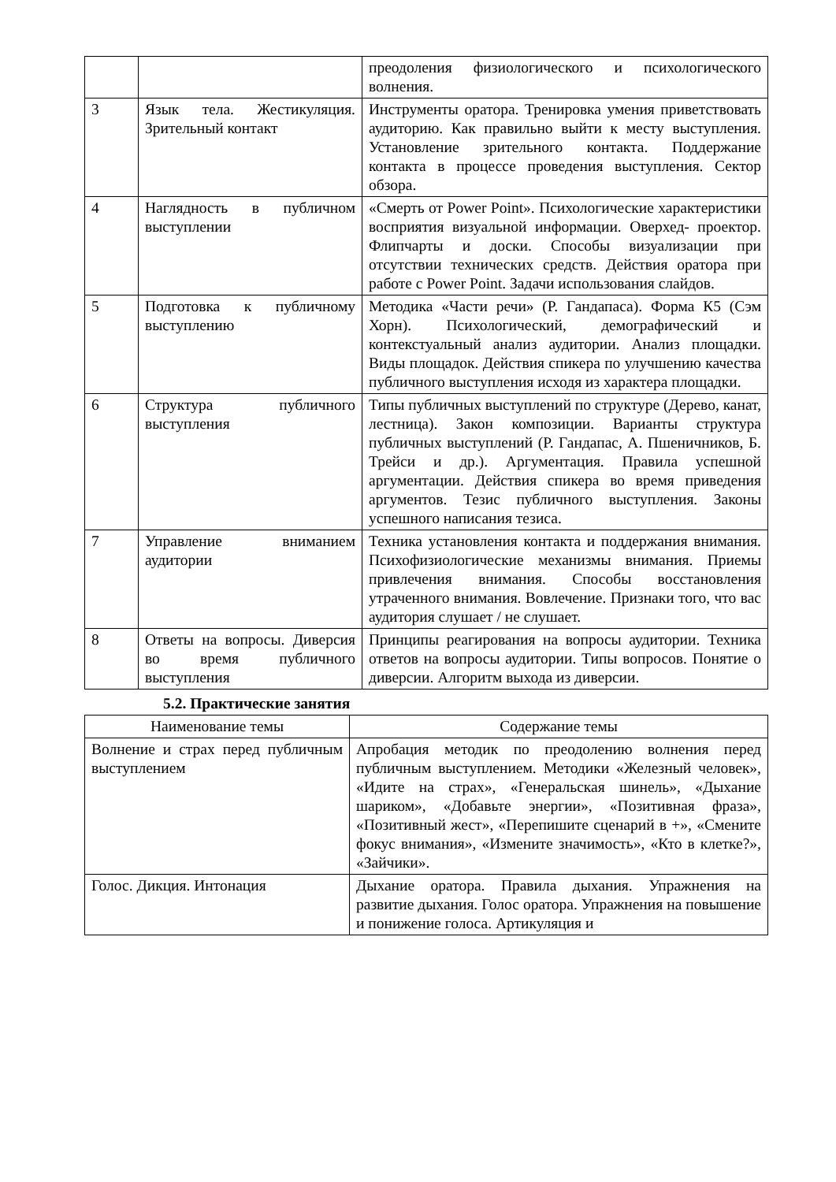| | | преодоления физиологического и психологического волнения. |
| 3 | Язык тела. Жестикуляция. Зрительный контакт | Инструменты оратора. Тренировка умения приветствовать аудиторию. Как правильно выйти к месту выступления. Установление зрительного контакта. Поддержание контакта в процессе проведения выступления. Сектор обзора. |
| 4 | Наглядность в публичном выступлении | «Смерть от Power Point». Психологические характеристики восприятия визуальной информации. Оверхед- проектор. Флипчарты и доски. Способы визуализации при отсутствии технических средств. Действия оратора при работе с Power Point. Задачи использования слайдов. |
| 5 | Подготовка к публичному выступлению | Методика «Части речи» (Р. Гандапаса). Форма К5 (Сэм Хорн). Психологический, демографический и контекстуальный анализ аудитории. Анализ площадки. Виды площадок. Действия спикера по улучшению качества публичного выступления исходя из характера площадки. |
| 6 | Структура публичного выступления | Типы публичных выступлений по структуре (Дерево, канат, лестница). Закон композиции. Варианты структура публичных выступлений (Р. Гандапас, А. Пшеничников, Б. Трейси и др.). Аргументация. Правила успешной аргументации. Действия спикера во время приведения аргументов. Тезис публичного выступления. Законы успешного написания тезиса. |
| 7 | Управление вниманием аудитории | Техника установления контакта и поддержания внимания. Психофизиологические механизмы внимания. Приемы привлечения внимания. Способы восстановления утраченного внимания. Вовлечение. Признаки того, что вас аудитория слушает / не слушает. |
| 8 | Ответы на вопросы. Диверсия во время публичного выступления | Принципы реагирования на вопросы аудитории. Техника ответов на вопросы аудитории. Типы вопросов. Понятие о диверсии. Алгоритм выхода из диверсии. |
5.2. Практические занятия
| Наименование темы | Содержание темы |
| --- | --- |
| Волнение и страх перед публичным выступлением | Апробация методик по преодолению волнения перед публичным выступлением. Методики «Железный человек», «Идите на страх», «Генеральская шинель», «Дыхание шариком», «Добавьте энергии», «Позитивная фраза», «Позитивный жест», «Перепишите сценарий в +», «Смените фокус внимания», «Измените значимость», «Кто в клетке?», «Зайчики». |
| Голос. Дикция. Интонация | Дыхание оратора. Правила дыхания. Упражнения на развитие дыхания. Голос оратора. Упражнения на повышение и понижение голоса. Артикуляция и |